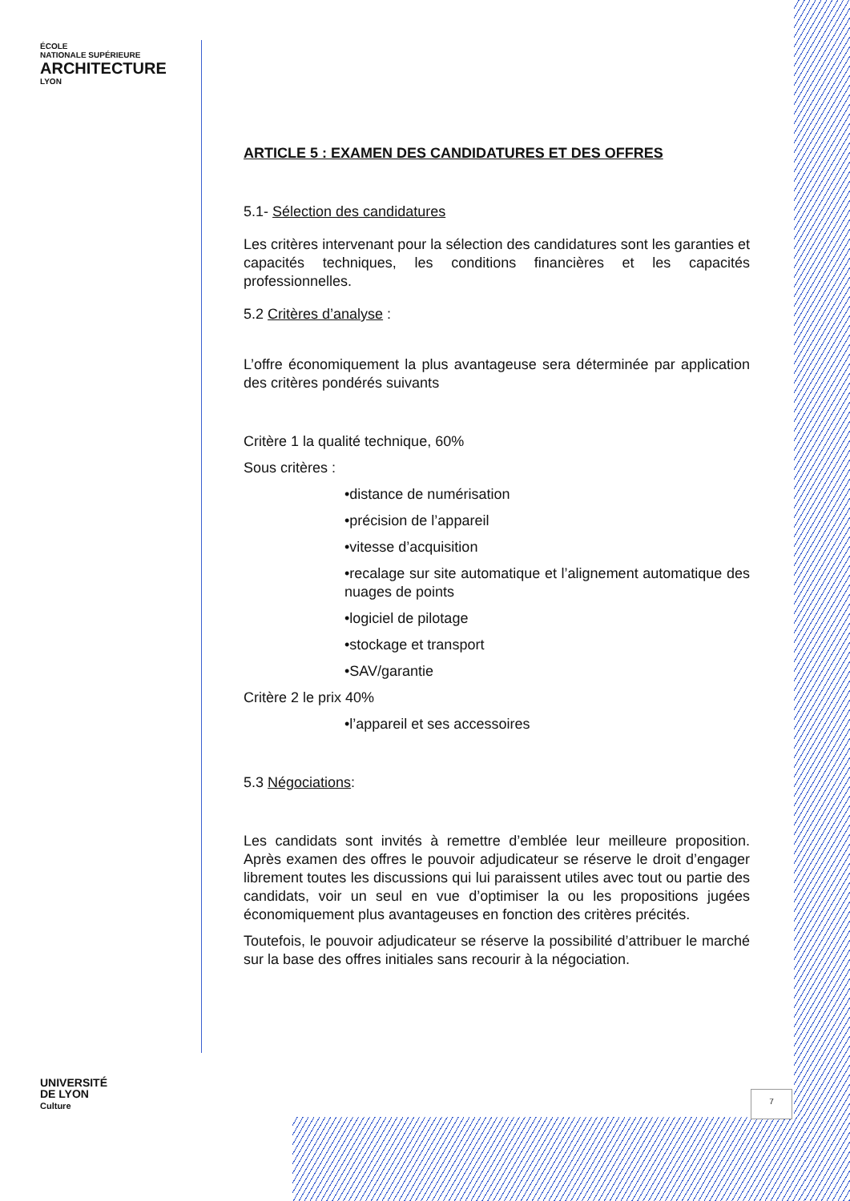ÉCOLE
NATIONALE SUPÉRIEURE
ARCHITECTURE
LYON
UNIVERSITÉ
DE LYON
Culture
ARTICLE 5 : EXAMEN DES CANDIDATURES ET DES OFFRES
5.1- Sélection des candidatures
Les critères intervenant pour la sélection des candidatures sont les garanties et capacités techniques, les conditions financières et les capacités professionnelles.
5.2 Critères d’analyse :
L’offre économiquement la plus avantageuse sera déterminée par application des critères pondérés suivants
Critère 1 la qualité technique, 60%
Sous critères :
•distance de numérisation
•précision de l’appareil
•vitesse d’acquisition
•recalage sur site automatique et l’alignement automatique des nuages de points
•logiciel de pilotage
•stockage et transport
•SAV/garantie
Critère 2 le prix 40%
•l’appareil et ses accessoires
5.3 Négociations:
Les candidats sont invités à remettre d’emblée leur meilleure proposition. Après examen des offres le pouvoir adjudicateur se réserve le droit d’engager librement toutes les discussions qui lui paraissent utiles avec tout ou partie des candidats, voir un seul en vue d’optimiser la ou les propositions jugées économiquement plus avantageuses en fonction des critères précités.
Toutefois, le pouvoir adjudicateur se réserve la possibilité d’attribuer le marché sur la base des offres initiales sans recourir à la négociation.
7